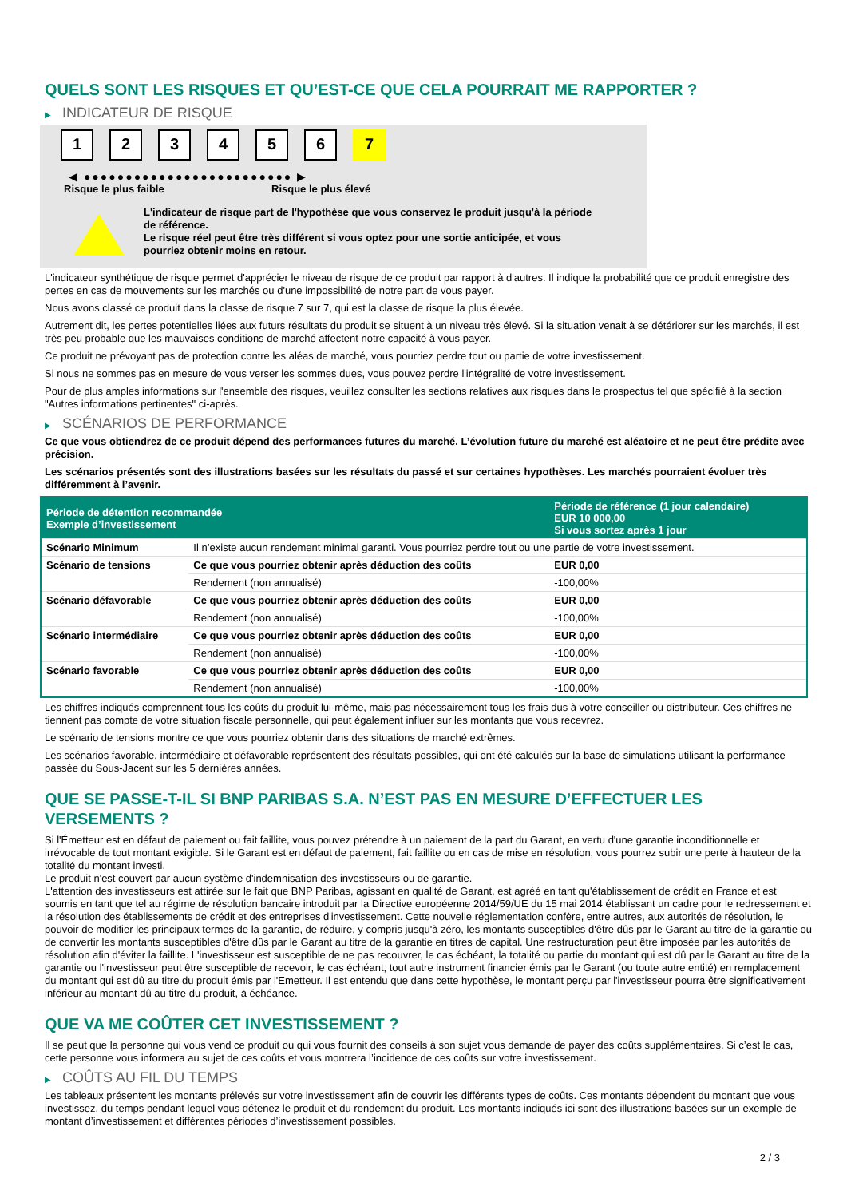QUELS SONT LES RISQUES ET QU’EST-CE QUE CELA POURRAIT ME RAPPORTER ?
▶ INDICATEUR DE RISQUE
1 2 3 4 5 6 7
◀ ●●●●●●●●●●●●●●●●●●●●●●●●● ▶
Risque le plus faible Risque le plus élevé
L'indicateur de risque part de l'hypothèse que vous conservez le produit jusqu'à la période de référence.
Le risque réel peut être très différent si vous optez pour une sortie anticipée, et vous pourriez obtenir moins en retour.
L'indicateur synthétique de risque permet d'apprécier le niveau de risque de ce produit par rapport à d'autres. Il indique la probabilité que ce produit enregistre des pertes en cas de mouvements sur les marchés ou d'une impossibilité de notre part de vous payer.
Nous avons classé ce produit dans la classe de risque 7 sur 7, qui est la classe de risque la plus élevée.
Autrement dit, les pertes potentielles liées aux futurs résultats du produit se situent à un niveau très élevé. Si la situation venait à se détériorer sur les marchés, il est très peu probable que les mauvaises conditions de marché affectent notre capacité à vous payer.
Ce produit ne prévoyant pas de protection contre les aléas de marché, vous pourriez perdre tout ou partie de votre investissement.
Si nous ne sommes pas en mesure de vous verser les sommes dues, vous pouvez perdre l'intégralité de votre investissement.
Pour de plus amples informations sur l'ensemble des risques, veuillez consulter les sections relatives aux risques dans le prospectus tel que spécifié à la section "Autres informations pertinentes" ci-après.
▶ SCÉNARIOS DE PERFORMANCE
Ce que vous obtiendrez de ce produit dépend des performances futures du marché. L’évolution future du marché est aléatoire et ne peut être prédite avec précision.
Les scénarios présentés sont des illustrations basées sur les résultats du passé et sur certaines hypothèses. Les marchés pourraient évoluer très différemment à l’avenir.
| Période de détention recommandée Exemple d’investissement | | Période de référence (1 jour calendaire) EUR 10 000,00 Si vous sortez après 1 jour |
| --- | --- | --- |
| Scénario Minimum | Il n’existe aucun rendement minimal garanti. Vous pourriez perdre tout ou une partie de votre investissement. | |
| Scénario de tensions | Ce que vous pourriez obtenir après déduction des coûts | EUR 0,00 |
| | Rendement (non annualisé) | -100,00% |
| Scénario défavorable | Ce que vous pourriez obtenir après déduction des coûts | EUR 0,00 |
| | Rendement (non annualisé) | -100,00% |
| Scénario intermédiaire | Ce que vous pourriez obtenir après déduction des coûts | EUR 0,00 |
| | Rendement (non annualisé) | -100,00% |
| Scénario favorable | Ce que vous pourriez obtenir après déduction des coûts | EUR 0,00 |
| | Rendement (non annualisé) | -100,00% |
Les chiffres indiqués comprennent tous les coûts du produit lui-même, mais pas nécessairement tous les frais dus à votre conseiller ou distributeur. Ces chiffres ne tiennent pas compte de votre situation fiscale personnelle, qui peut également influer sur les montants que vous recevrez.
Le scénario de tensions montre ce que vous pourriez obtenir dans des situations de marché extrêmes.
Les scénarios favorable, intermédiaire et défavorable représentent des résultats possibles, qui ont été calculés sur la base de simulations utilisant la performance passée du Sous-Jacent sur les 5 dernières années.
QUE SE PASSE-T-IL SI BNP PARIBAS S.A. N’EST PAS EN MESURE D’EFFECTUER LES VERSEMENTS ?
Si l'Émetteur est en défaut de paiement ou fait faillite, vous pouvez prétendre à un paiement de la part du Garant, en vertu d'une garantie inconditionnelle et irrévocable de tout montant exigible. Si le Garant est en défaut de paiement, fait faillite ou en cas de mise en résolution, vous pourrez subir une perte à hauteur de la totalité du montant investi.
Le produit n'est couvert par aucun système d'indemnisation des investisseurs ou de garantie.
L'attention des investisseurs est attirée sur le fait que BNP Paribas, agissant en qualité de Garant, est agréé en tant qu'établissement de crédit en France et est soumis en tant que tel au régime de résolution bancaire introduit par la Directive européenne 2014/59/UE du 15 mai 2014 établissant un cadre pour le redressement et la résolution des établissements de crédit et des entreprises d'investissement. Cette nouvelle réglementation confère, entre autres, aux autorités de résolution, le pouvoir de modifier les principaux termes de la garantie, de réduire, y compris jusqu'à zéro, les montants susceptibles d'être dûs par le Garant au titre de la garantie ou de convertir les montants susceptibles d'être dûs par le Garant au titre de la garantie en titres de capital. Une restructuration peut être imposée par les autorités de résolution afin d'éviter la faillite. L'investisseur est susceptible de ne pas recouvrer, le cas échéant, la totalité ou partie du montant qui est dû par le Garant au titre de la garantie ou l'investisseur peut être susceptible de recevoir, le cas échéant, tout autre instrument financier émis par le Garant (ou toute autre entité) en remplacement du montant qui est dû au titre du produit émis par l'Emetteur. Il est entendu que dans cette hypothèse, le montant perçu par l'investisseur pourra être significativement inférieur au montant dû au titre du produit, à échéance.
QUE VA ME COÛTER CET INVESTISSEMENT ?
Il se peut que la personne qui vous vend ce produit ou qui vous fournit des conseils à son sujet vous demande de payer des coûts supplémentaires. Si c’est le cas, cette personne vous informera au sujet de ces coûts et vous montrera l’incidence de ces coûts sur votre investissement.
▶ COÛTS AU FIL DU TEMPS
Les tableaux présentent les montants prélevés sur votre investissement afin de couvrir les différents types de coûts. Ces montants dépendent du montant que vous investissez, du temps pendant lequel vous détenez le produit et du rendement du produit. Les montants indiqués ici sont des illustrations basées sur un exemple de montant d’investissement et différentes périodes d’investissement possibles.
2 / 3